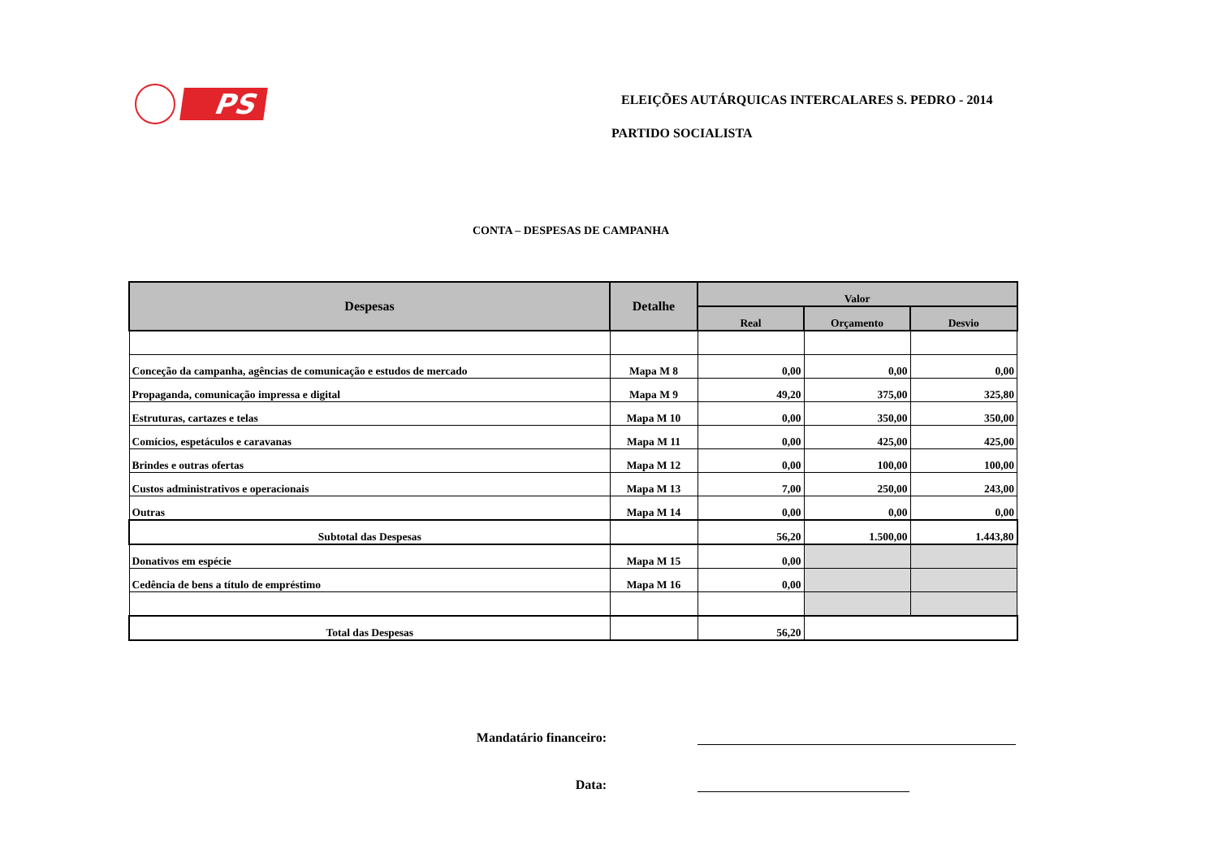PS
ELEIÇÕES AUTÁRQUICAS INTERCALARES S. PEDRO - 2014
PARTIDO SOCIALISTA
CONTA – DESPESAS DE CAMPANHA
| Despesas | Detalhe | Valor | | |
| --- | --- | --- | --- | --- |
| | | Real | Orçamento | Desvio |
| Conceção da campanha, agências de comunicação e estudos de mercado | Mapa M 8 | 0,00 | 0,00 | 0,00 |
| Propaganda, comunicação impressa e digital | Mapa M 9 | 49,20 | 375,00 | 325,80 |
| Estruturas, cartazes e telas | Mapa M 10 | 0,00 | 350,00 | 350,00 |
| Comícios, espetáculos e caravanas | Mapa M 11 | 0,00 | 425,00 | 425,00 |
| Brindes e outras ofertas | Mapa M 12 | 0,00 | 100,00 | 100,00 |
| Custos administrativos e operacionais | Mapa M 13 | 7,00 | 250,00 | 243,00 |
| Outras | Mapa M 14 | 0,00 | 0,00 | 0,00 |
| Subtotal das Despesas | | 56,20 | 1.500,00 | 1.443,80 |
| Donativos em espécie | Mapa M 15 | 0,00 | | |
| Cedência de bens a título de empréstimo | Mapa M 16 | 0,00 | | |
| Total das Despesas | | 56,20 | | |
Mandatário financeiro:
Data: